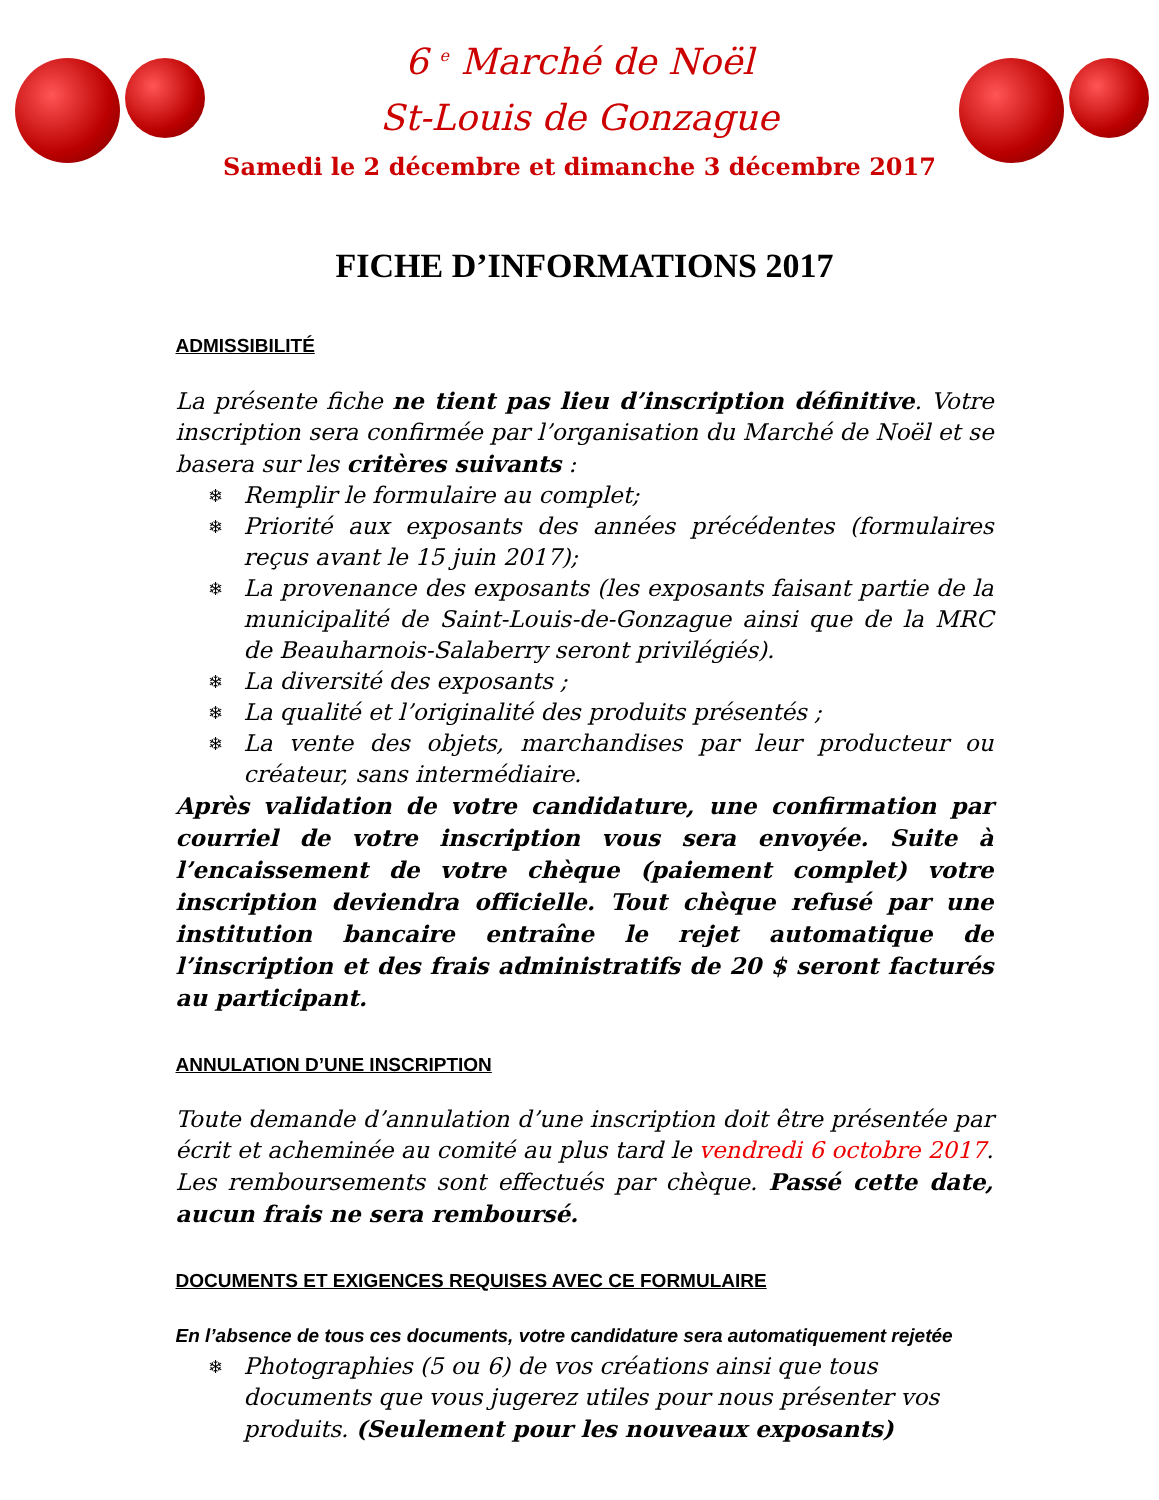6 <sup>e</sup> Marché de Noël
St-Louis de Gonzague
Samedi le 2 décembre et dimanche 3 décembre 2017
FICHE D’INFORMATIONS 2017
ADMISSIBILITÉ
La présente fiche ne tient pas lieu d’inscription définitive. Votre inscription sera confirmée par l’organisation du Marché de Noël et se basera sur les critères suivants :
❄ Remplir le formulaire au complet;
❄ Priorité aux exposants des années précédentes (formulaires reçus avant le 15 juin 2017);
❄ La provenance des exposants (les exposants faisant partie de la municipalité de Saint-Louis-de-Gonzague ainsi que de la MRC de Beauharnois-Salaberry seront privilégiés).
❄ La diversité des exposants ;
❄ La qualité et l’originalité des produits présentés ;
❄ La vente des objets, marchandises par leur producteur ou créateur, sans intermédiaire.
Après validation de votre candidature, une confirmation par courriel de votre inscription vous sera envoyée. Suite à l’encaissement de votre chèque (paiement complet) votre inscription deviendra officielle. Tout chèque refusé par une institution bancaire entraîne le rejet automatique de l’inscription et des frais administratifs de 20 $ seront facturés au participant.
ANNULATION D’UNE INSCRIPTION
Toute demande d’annulation d’une inscription doit être présentée par écrit et acheminée au comité au plus tard le vendredi 6 octobre 2017. Les remboursements sont effectués par chèque. Passé cette date, aucun frais ne sera remboursé.
DOCUMENTS ET EXIGENCES REQUISES AVEC CE FORMULAIRE
En l’absence de tous ces documents, votre candidature sera automatiquement rejetée
❄ Photographies (5 ou 6) de vos créations ainsi que tous documents que vous jugerez utiles pour nous présenter vos produits. (Seulement pour les nouveaux exposants)